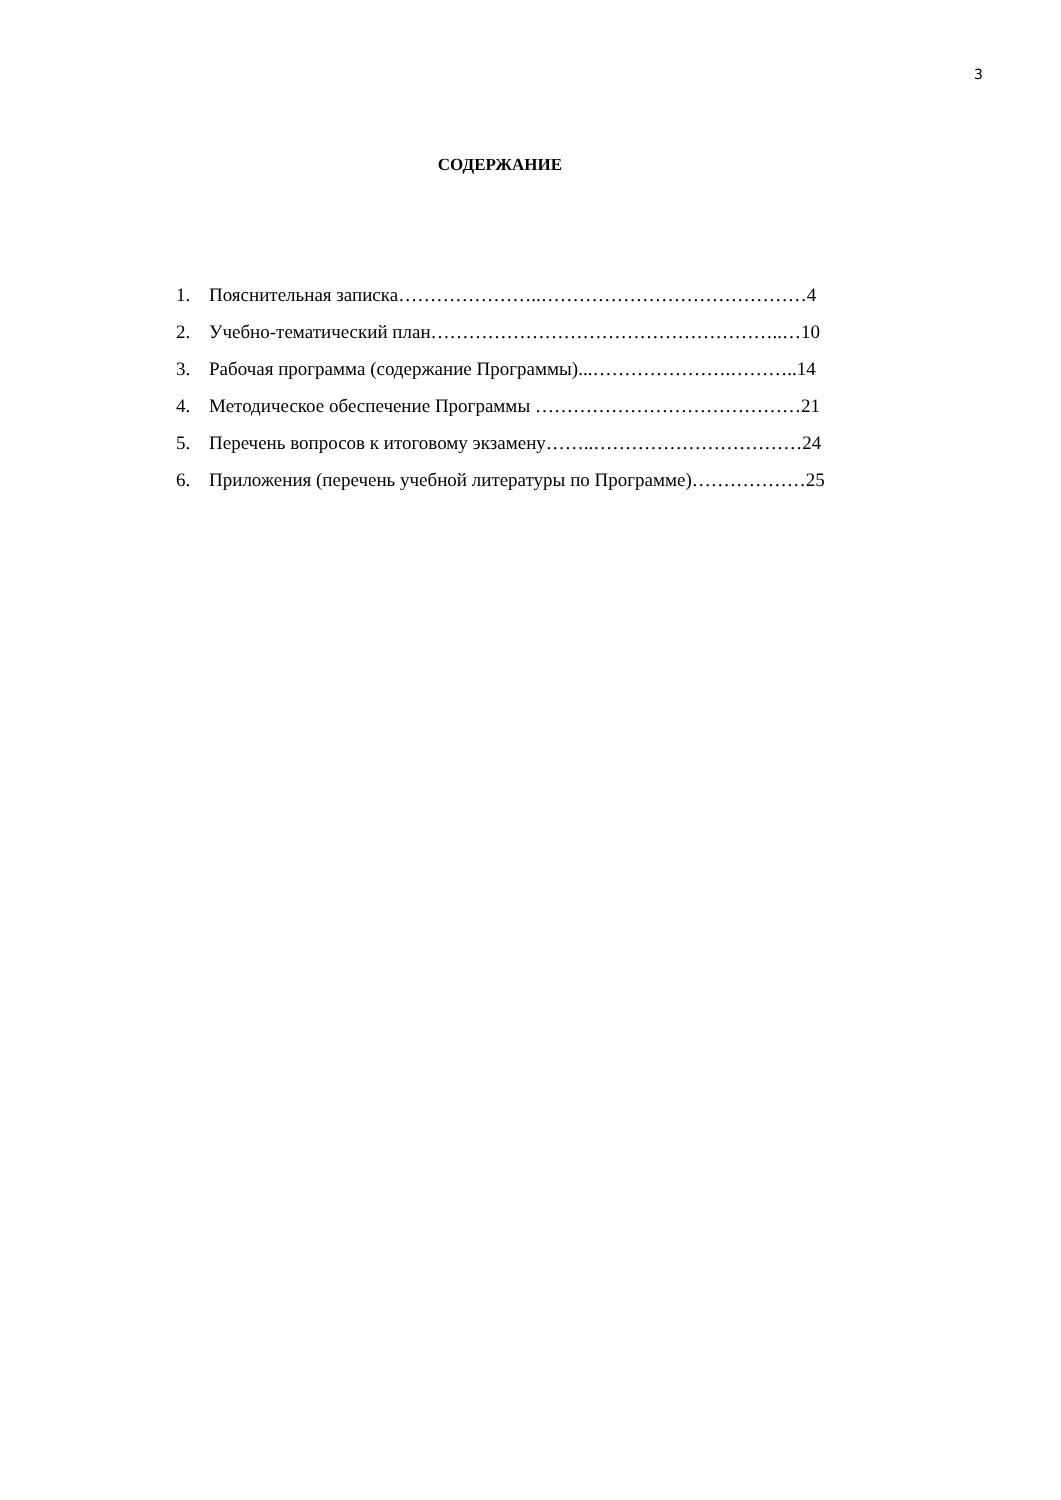3
СОДЕРЖАНИЕ
1. Пояснительная записка…………………..……………………………………4
2. Учебно-тематический план………………………………………………..…10
3. Рабочая программа (содержание Программы)...………………….………..14
4. Методическое обеспечение Программы ……………………………………21
5. Перечень вопросов к итоговому экзамену……..……………………………24
6. Приложения (перечень учебной литературы по Программе)………………25